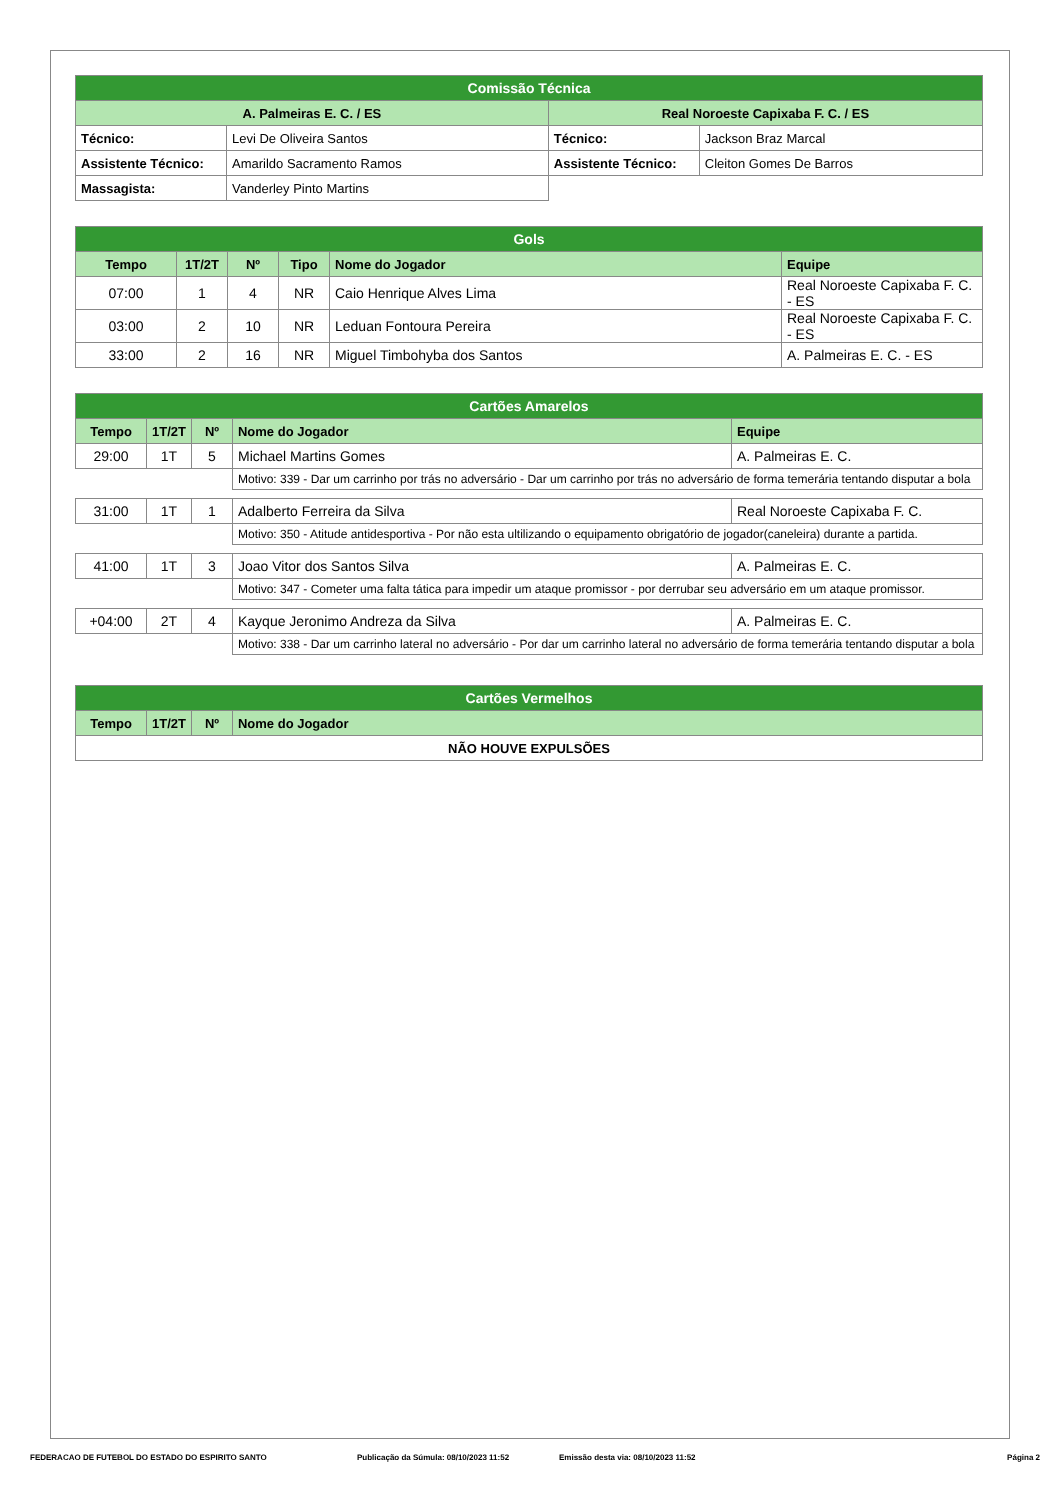| Comissão Técnica | | | |
| A. Palmeiras E. C. / ES | | Real Noroeste Capixaba F. C. / ES | |
| Técnico: | Levi De Oliveira Santos | Técnico: | Jackson Braz Marcal |
| Assistente Técnico: | Amarildo Sacramento Ramos | Assistente Técnico: | Cleiton Gomes De Barros |
| Massagista: | Vanderley Pinto Martins | | |
| Gols | | | | | |
| Tempo | 1T/2T | Nº | Tipo | Nome do Jogador | Equipe |
| 07:00 | 1 | 4 | NR | Caio Henrique Alves Lima | Real Noroeste Capixaba F. C. - ES |
| 03:00 | 2 | 10 | NR | Leduan Fontoura Pereira | Real Noroeste Capixaba F. C. - ES |
| 33:00 | 2 | 16 | NR | Miguel Timbohyba dos Santos | A. Palmeiras E. C. - ES |
| Cartões Amarelos | | | | |
| Tempo | 1T/2T | Nº | Nome do Jogador | Equipe |
| 29:00 | 1T | 5 | Michael Martins Gomes | A. Palmeiras E. C. |
| | | | Motivo: 339 - Dar um carrinho por trás no adversário - Dar um carrinho por trás no adversário de forma temerária tentando disputar a bola | |
| 31:00 | 1T | 1 | Adalberto Ferreira da Silva | Real Noroeste Capixaba F. C. |
| | | | Motivo: 350 - Atitude antidesportiva - Por não esta ultilizando o equipamento obrigatório de jogador(caneleira) durante a partida. | |
| 41:00 | 1T | 3 | Joao Vitor dos Santos Silva | A. Palmeiras E. C. |
| | | | Motivo: 347 - Cometer uma falta tática para impedir um ataque promissor - por derrubar seu adversário em um ataque promissor. | |
| +04:00 | 2T | 4 | Kayque Jeronimo Andreza da Silva | A. Palmeiras E. C. |
| | | | Motivo: 338 - Dar um carrinho lateral no adversário - Por dar um carrinho lateral no adversário de forma temerária tentando disputar a bola | |
| Cartões Vermelhos | | | |
| Tempo | 1T/2T | Nº | Nome do Jogador |
| NÃO HOUVE EXPULSÕES | | | |
FEDERACAO DE FUTEBOL DO ESTADO DO ESPIRITO SANTO Publicação da Súmula: 08/10/2023 11:52 Emissão desta via: 08/10/2023 11:52 Página 2